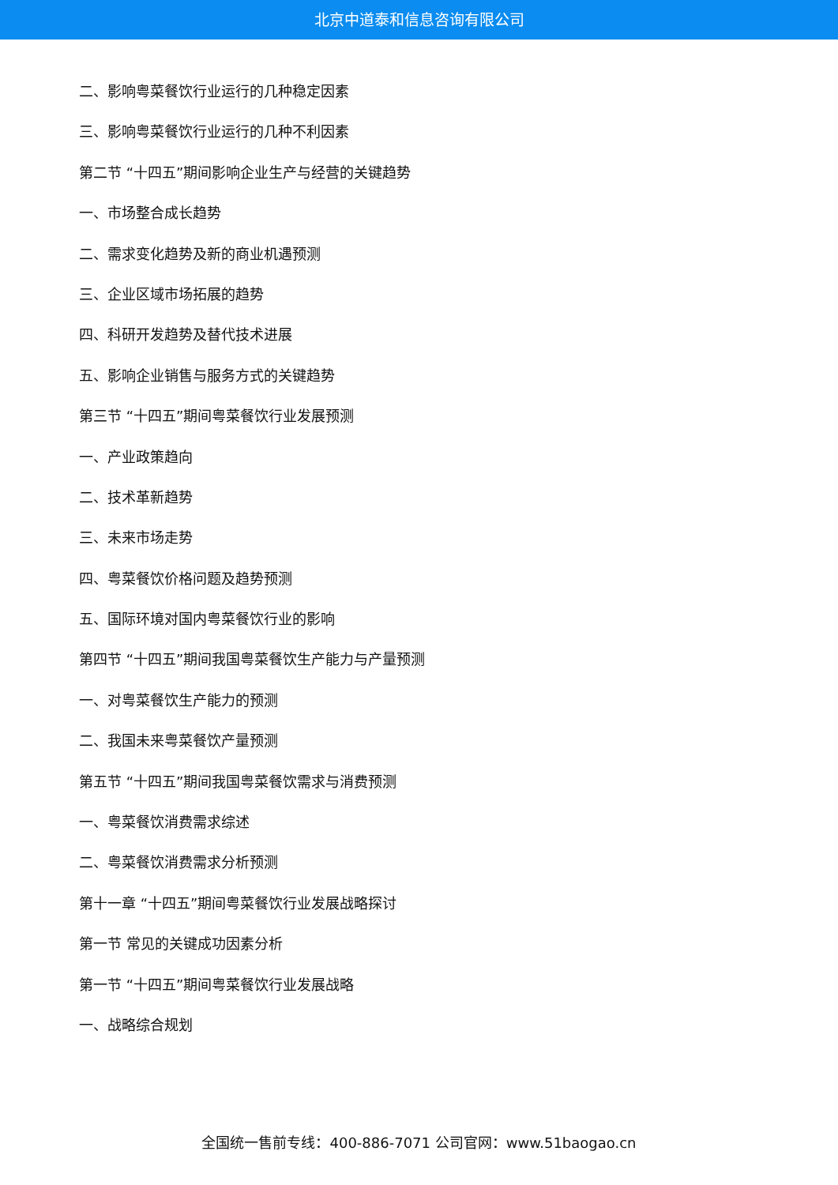北京中道泰和信息咨询有限公司
二、影响粤菜餐饮行业运行的几种稳定因素
三、影响粤菜餐饮行业运行的几种不利因素
第二节 “十四五”期间影响企业生产与经营的关键趋势
一、市场整合成长趋势
二、需求变化趋势及新的商业机遇预测
三、企业区域市场拓展的趋势
四、科研开发趋势及替代技术进展
五、影响企业销售与服务方式的关键趋势
第三节 “十四五”期间粤菜餐饮行业发展预测
一、产业政策趋向
二、技术革新趋势
三、未来市场走势
四、粤菜餐饮价格问题及趋势预测
五、国际环境对国内粤菜餐饮行业的影响
第四节 “十四五”期间我国粤菜餐饮生产能力与产量预测
一、对粤菜餐饮生产能力的预测
二、我国未来粤菜餐饮产量预测
第五节 “十四五”期间我国粤菜餐饮需求与消费预测
一、粤菜餐饮消费需求综述
二、粤菜餐饮消费需求分析预测
第十一章 “十四五”期间粤菜餐饮行业发展战略探讨
第一节 常见的关键成功因素分析
第一节 “十四五”期间粤菜餐饮行业发展战略
一、战略综合规划
全国统一售前专线：400-886-7071 公司官网：www.51baogao.cn